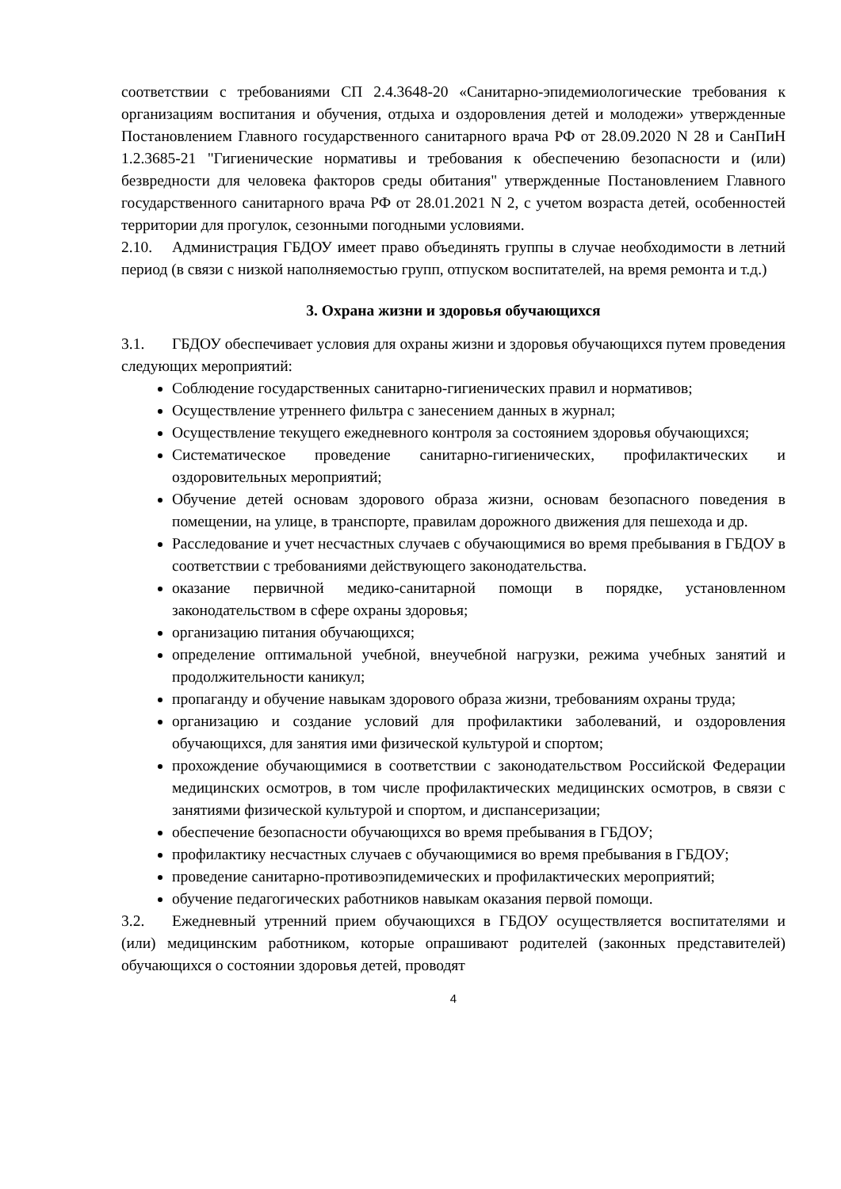соответствии с требованиями СП 2.4.3648-20 «Санитарно-эпидемиологические требования к организациям воспитания и обучения, отдыха и оздоровления детей и молодежи» утвержденные Постановлением Главного государственного санитарного врача РФ от 28.09.2020 N 28 и СанПиН 1.2.3685-21 "Гигиенические нормативы и требования к обеспечению безопасности и (или) безвредности для человека факторов среды обитания" утвержденные Постановлением Главного государственного санитарного врача РФ от 28.01.2021 N 2, с учетом возраста детей, особенностей территории для прогулок, сезонными погодными условиями.
2.10. Администрация ГБДОУ имеет право объединять группы в случае необходимости в летний период (в связи с низкой наполняемостью групп, отпуском воспитателей, на время ремонта и т.д.)
3. Охрана жизни и здоровья обучающихся
3.1. ГБДОУ обеспечивает условия для охраны жизни и здоровья обучающихся путем проведения следующих мероприятий:
Соблюдение государственных санитарно-гигиенических правил и нормативов;
Осуществление утреннего фильтра с занесением данных в журнал;
Осуществление текущего ежедневного контроля за состоянием здоровья обучающихся;
Систематическое проведение санитарно-гигиенических, профилактических и оздоровительных мероприятий;
Обучение детей основам здорового образа жизни, основам безопасного поведения в помещении, на улице, в транспорте, правилам дорожного движения для пешехода и др.
Расследование и учет несчастных случаев с обучающимися во время пребывания в ГБДОУ в соответствии с требованиями действующего законодательства.
оказание первичной медико-санитарной помощи в порядке, установленном законодательством в сфере охраны здоровья;
организацию питания обучающихся;
определение оптимальной учебной, внеучебной нагрузки, режима учебных занятий и продолжительности каникул;
пропаганду и обучение навыкам здорового образа жизни, требованиям охраны труда;
организацию и создание условий для профилактики заболеваний, и оздоровления обучающихся, для занятия ими физической культурой и спортом;
прохождение обучающимися в соответствии с законодательством Российской Федерации медицинских осмотров, в том числе профилактических медицинских осмотров, в связи с занятиями физической культурой и спортом, и диспансеризации;
обеспечение безопасности обучающихся во время пребывания в ГБДОУ;
профилактику несчастных случаев с обучающимися во время пребывания в ГБДОУ;
проведение санитарно-противоэпидемических и профилактических мероприятий;
обучение педагогических работников навыкам оказания первой помощи.
3.2. Ежедневный утренний прием обучающихся в ГБДОУ осуществляется воспитателями и (или) медицинским работником, которые опрашивают родителей (законных представителей) обучающихся о состоянии здоровья детей, проводят
4